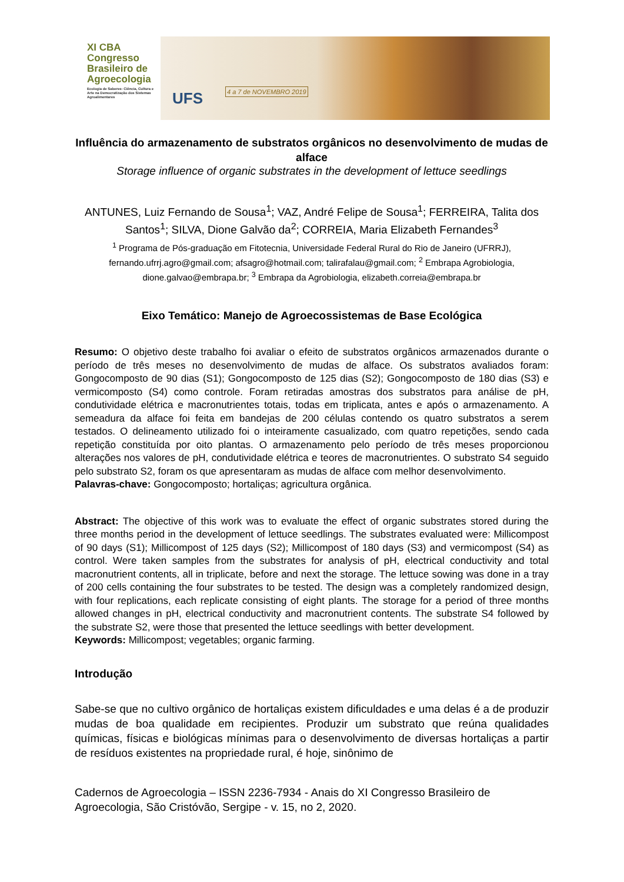XI CBA
Congresso
Brasileiro de
Agroecologia
Ecologia de Saberes: Ciência, Cultura e Arte na Democratização dos Sistemas Agroalimentares
UFS 4 a 7 de NOVEMBRO 2019
Influência do armazenamento de substratos orgânicos no desenvolvimento de mudas de alface
Storage influence of organic substrates in the development of lettuce seedlings
ANTUNES, Luiz Fernando de Sousa<sup>1</sup>; VAZ, André Felipe de Sousa<sup>1</sup>; FERREIRA, Talita dos Santos<sup>1</sup>; SILVA, Dione Galvão da<sup>2</sup>; CORREIA, Maria Elizabeth Fernandes<sup>3</sup>
<sup>1</sup> Programa de Pós-graduação em Fitotecnia, Universidade Federal Rural do Rio de Janeiro (UFRRJ), fernando.ufrrj.agro@gmail.com; afsagro@hotmail.com; talirafalau@gmail.com; <sup>2</sup> Embrapa Agrobiologia, dione.galvao@embrapa.br; <sup>3</sup> Embrapa da Agrobiologia, elizabeth.correia@embrapa.br
Eixo Temático: Manejo de Agroecossistemas de Base Ecológica
Resumo: O objetivo deste trabalho foi avaliar o efeito de substratos orgânicos armazenados durante o período de três meses no desenvolvimento de mudas de alface. Os substratos avaliados foram: Gongocomposto de 90 dias (S1); Gongocomposto de 125 dias (S2); Gongocomposto de 180 dias (S3) e vermicomposto (S4) como controle. Foram retiradas amostras dos substratos para análise de pH, condutividade elétrica e macronutrientes totais, todas em triplicata, antes e após o armazenamento. A semeadura da alface foi feita em bandejas de 200 células contendo os quatro substratos a serem testados. O delineamento utilizado foi o inteiramente casualizado, com quatro repetições, sendo cada repetição constituída por oito plantas. O armazenamento pelo período de três meses proporcionou alterações nos valores de pH, condutividade elétrica e teores de macronutrientes. O substrato S4 seguido pelo substrato S2, foram os que apresentaram as mudas de alface com melhor desenvolvimento.
Palavras-chave: Gongocomposto; hortaliças; agricultura orgânica.
Abstract: The objective of this work was to evaluate the effect of organic substrates stored during the three months period in the development of lettuce seedlings. The substrates evaluated were: Millicompost of 90 days (S1); Millicompost of 125 days (S2); Millicompost of 180 days (S3) and vermicompost (S4) as control. Were taken samples from the substrates for analysis of pH, electrical conductivity and total macronutrient contents, all in triplicate, before and next the storage. The lettuce sowing was done in a tray of 200 cells containing the four substrates to be tested. The design was a completely randomized design, with four replications, each replicate consisting of eight plants. The storage for a period of three months allowed changes in pH, electrical conductivity and macronutrient contents. The substrate S4 followed by the substrate S2, were those that presented the lettuce seedlings with better development.
Keywords: Millicompost; vegetables; organic farming.
Introdução
Sabe-se que no cultivo orgânico de hortaliças existem dificuldades e uma delas é a de produzir mudas de boa qualidade em recipientes. Produzir um substrato que reúna qualidades químicas, físicas e biológicas mínimas para o desenvolvimento de diversas hortaliças a partir de resíduos existentes na propriedade rural, é hoje, sinônimo de
Cadernos de Agroecologia – ISSN 2236-7934 - Anais do XI Congresso Brasileiro de Agroecologia, São Cristóvão, Sergipe - v. 15, no 2, 2020.